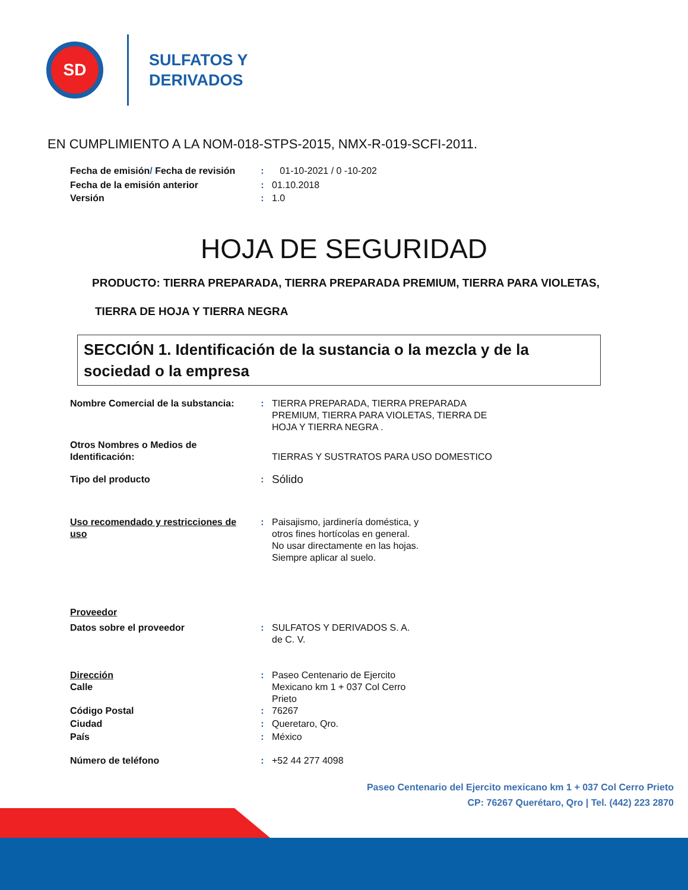SD
SULFATOS Y
DERIVADOS
EN CUMPLIMIENTO A LA NOM-018-STPS-2015, NMX-R-019-SCFI-2011.
Fecha de emisión/ Fecha de revisión
: 01-10-2021 / 0 -10-202
Fecha de la emisión anterior : 01.10.2018
Versión : 1.0
HOJA DE SEGURIDAD
PRODUCTO: TIERRA PREPARADA, TIERRA PREPARADA PREMIUM, TIERRA PARA VIOLETAS,
TIERRA DE HOJA Y TIERRA NEGRA
SECCIÓN 1. Identificación de la sustancia o la mezcla y de la sociedad o la empresa
Nombre Comercial de la substancia:
: TIERRA PREPARADA, TIERRA PREPARADA PREMIUM, TIERRA PARA VIOLETAS, TIERRA DE HOJA Y TIERRA NEGRA .
Otros Nombres o Medios de Identificación:
TIERRAS Y SUSTRATOS PARA USO DOMESTICO
Tipo del producto :
Sólido
Uso recomendado y restricciones de uso
: Paisajismo, jardinería doméstica, y otros fines hortícolas en general.
No usar directamente en las hojas. Siempre aplicar al suelo.
Proveedor
Datos sobre el proveedor : SULFATOS Y DERIVADOS S. A. de C. V.
Dirección
Calle
: Paseo Centenario de Ejercito Mexicano km 1 + 037 Col Cerro Prieto
Código Postal : 76267
Ciudad : Queretaro, Qro.
País : México
Número de teléfono : +52 44 277 4098
Paseo Centenario del Ejercito mexicano km 1 + 037 Col Cerro Prieto
CP: 76267 Querétaro, Qro | Tel. (442) 223 2870